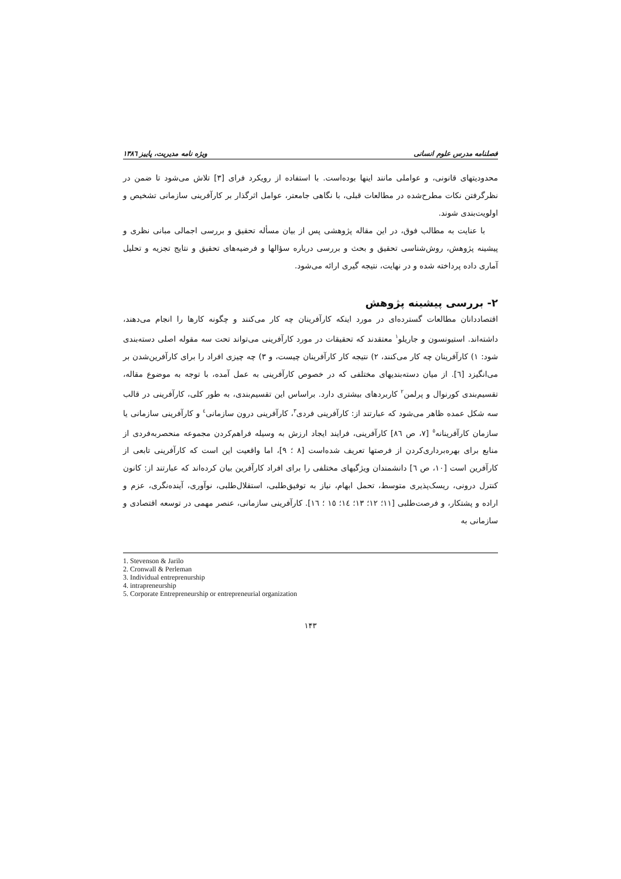فصلنامه مدرس علوم انسانی ویژه نامه مدیریت، پاییز ۱۳۸٦
محدودیتهای قانونی، و عواملی مانند اینها بوده‌است. با استفاده از رویکرد فرای [۳] تلاش می‌شود تا ضمن در نظرگرفتن نکات مطرح‌شده در مطالعات قبلی، با نگاهی جامعتر، عوامل اثرگذار بر کارآفرینی سازمانی تشخیص و اولویت‌بندی شوند.
با عنایت به مطالب فوق، در این مقاله پژوهشی پس از بیان مسأله تحقیق و بررسی اجمالی مبانی نظری و پیشینه پژوهش، روش‌شناسی تحقیق و بحث و بررسی درباره سؤالها و فرضیه‌های تحقیق و نتایج تجزیه و تحلیل آماری داده پرداخته شده و در نهایت، نتیجه گیری ارائه می‌شود.
۲- بررسی پیشینه پژوهش
اقتصاددانان مطالعات گسترده‌ای در مورد اینکه کارآفرینان چه کار می‌کنند و چگونه کارها را انجام می‌دهند، داشته‌اند. استیونسون و جاریلو<sup>۱</sup> معتقدند که تحقیقات در مورد کارآفرینی می‌تواند تحت سه مقوله اصلی دسته‌بندی شود: ۱) کارآفرینان چه کار می‌کنند، ۲) نتیجه کار کارآفرینان چیست، و ۳) چه چیزی افراد را برای کارآفرین‌شدن بر می‌انگیزد [٦]. از میان دسته‌بندیهای مختلفی که در خصوص کارآفرینی به عمل آمده، با توجه به موضوع مقاله، تقسیم‌بندی کورنوال و پرلمن<sup>۲</sup> کاربردهای بیشتری دارد. براساس این تقسیم‌بندی، به طور کلی، کارآفرینی در قالب سه شکل عمده ظاهر می‌شود که عبارتند از: کارآفرینی فردی<sup>۳</sup>، کارآفرینی درون سازمانی<sup>٤</sup> و کارآفرینی سازمانی یا سازمان کارآفرینانه<sup>٥</sup> [۷، ص ۸٦] کارآفرینی، فرایند ایجاد ارزش به وسیله فراهم‌کردن مجموعه منحصربه‌فردی از منابع برای بهره‌برداری‌کردن از فرصتها تعریف شده‌است [۸ ؛ ۹]، اما واقعیت این است که کارآفرینی تابعی از کارآفرین است [۱۰، ص ٦] دانشمندان ویژگیهای مختلفی را برای افراد کارآفرین بیان کرده‌اند که عبارتند از: کانون کنترل درونی، ریسک‌پذیری متوسط، تحمل ابهام، نیاز به توفیق‌طلبی، استقلال‌طلبی، نوآوری، آینده‌نگری، عزم و اراده و پشتکار، و فرصت‌طلبی [۱۱؛ ۱۲؛ ۱۳؛ ۱٤؛ ۱٥ ؛ ۱٦]. کارآفرینی سازمانی، عنصر مهمی در توسعه اقتصادی و سازمانی به
1. Stevenson & Jarilo
2. Cronwall & Perleman
3. Individual entreprenurship
4. intrapreneurship
5. Corporate Entrepreneurship or entrepreneurial organization
۱۴۳